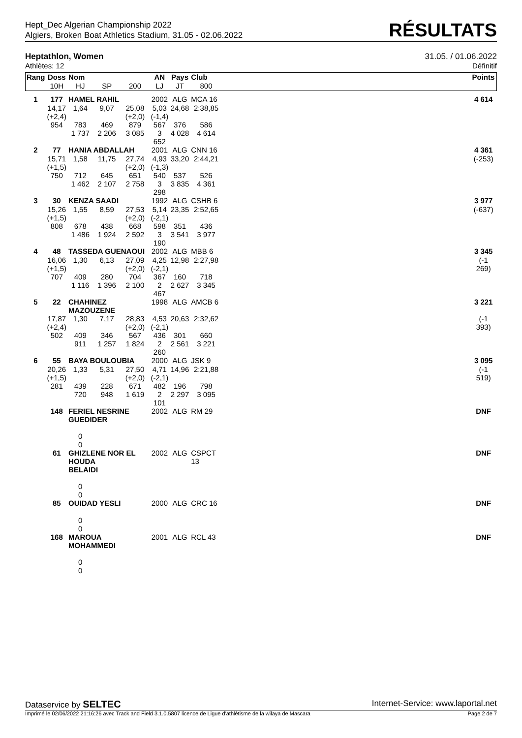Hept_Dec Algerian Championship 2022
Algiers, Broken Boat Athletics Stadium, 31.05 - 02.06.2022
RÉSULTATS
Heptathlon, Women 31.05. / 01.06.2022
Athlètes: 12 Définitif
| Rang | Doss | Nom | | | AN | Pays | Club | | Points |
| --- | --- | --- | --- | --- | --- | --- | --- | --- | --- |
| | 10H | HJ | SP | 200 | LJ | JT | 800 | | |
| 1 | 177 | HAMEL RAHIL | | | 2002 | ALG | MCA 16 | | 4 614 |
| | 14,17 (+2,4) 954 | 1,64 783 1 737 | 9,07 469 2 206 | 25,08 (+2,0) 879 3 085 | 5,03 (-1,4) 567 3 652 | 24,68 376 4 028 | 2:38,85 586 4 614 | | |
| 2 | 77 | HANIA ABDALLAH | | | 2001 | ALG | CNN 16 | | 4 361 |
| | 15,71 (+1,5) 750 | 1,58 712 1 462 | 11,75 645 2 107 | 27,74 (+2,0) 651 2 758 | 4,93 (-1,3) 540 3 298 | 33,20 537 3 835 | 2:44,21 526 4 361 | | (-253) |
| 3 | 30 | KENZA SAADI | | | 1992 | ALG | CSHB 6 | | 3 977 |
| | 15,26 (+1,5) 808 | 1,55 678 1 486 | 8,59 438 1 924 | 27,53 (+2,0) 668 2 592 | 5,14 (-2,1) 598 3 190 | 23,35 351 3 541 | 2:52,65 436 3 977 | | (-637) |
| 4 | 48 | TASSEDA GUENAOUI | | | 2002 | ALG | MBB 6 | | 3 345 |
| | 16,06 (+1,5) 707 | 1,30 409 1 116 | 6,13 280 1 396 | 27,09 (+2,0) 704 2 100 | 4,25 (-2,1) 367 2 467 | 12,98 160 2 627 | 2:27,98 718 3 345 | | (-1 269) |
| 5 | 22 | CHAHINEZ MAZOUZENE | | | 1998 | ALG | AMCB 6 | | 3 221 |
| | 17,87 (+2,4) 502 | 1,30 409 911 | 7,17 346 1 257 | 28,83 (+2,0) 567 1 824 | 4,53 (-2,1) 436 2 260 | 20,63 301 2 561 | 2:32,62 660 3 221 | | (-1 393) |
| 6 | 55 | BAYA BOULOUBIA | | | 2000 | ALG | JSK 9 | | 3 095 |
| | 20,26 (+1,5) 281 | 1,33 439 720 | 5,31 228 948 | 27,50 (+2,0) 671 1 619 | 4,71 (-2,1) 482 2 101 | 14,96 196 2 297 | 2:21,88 798 3 095 | | (-1 519) |
| | 148 | FERIEL NESRINE GUEDIDER | | | 2002 | ALG | RM 29 | | DNF |
| | | 0 0 | | | | | | | |
| | 61 | GHIZLENE NOR EL HOUDA BELAIDI | | | 2002 | ALG | CSPCT 13 | | DNF |
| | | 0 0 | | | | | | | |
| | 85 | OUIDAD YESLI | | | 2000 | ALG | CRC 16 | | DNF |
| | | 0 0 | | | | | | | |
| | 168 | MAROUA MOHAMMEDI | | | 2001 | ALG | RCL 43 | | DNF |
| | | 0 0 | | | | | | | |
Dataservice by SELTEC Internet-Service: www.laportal.net
Imprimé le 02/06/2022 21:16:26 avec Track and Field 3.1.0.5807 licence de Ligue d'athlètisme de la wilaya de Mascara Page 2 de 7